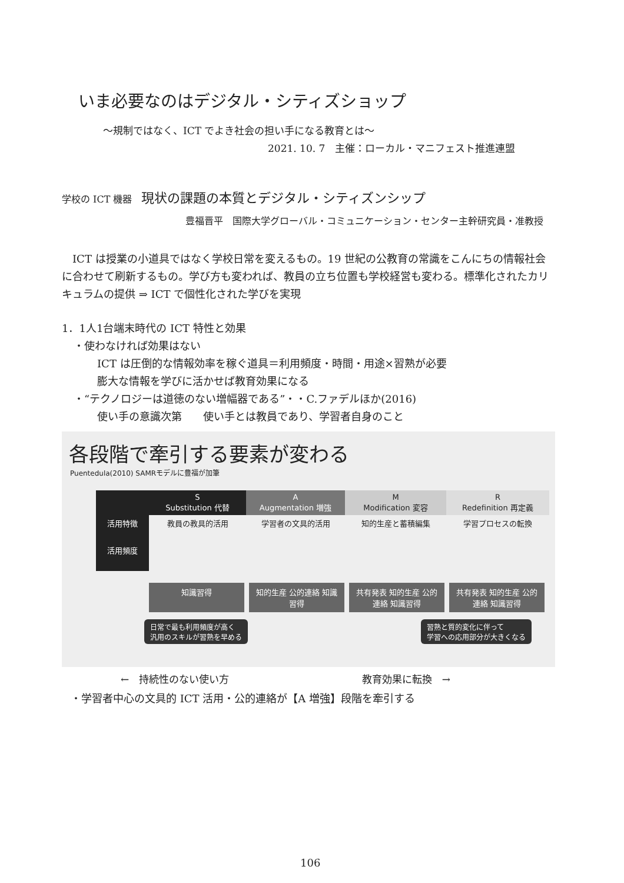いま必要なのはデジタル・シティズショップ
～規制ではなく、ICT でよき社会の担い手になる教育とは～
2021. 10. 7　主催：ローカル・マニフェスト推進連盟
学校の ICT 機器　現状の課題の本質とデジタル・シティズンシップ
豊福晋平　国際大学グローバル・コミュニケーション・センター主幹研究員・准教授
ICT は授業の小道具ではなく学校日常を変えるもの。19 世紀の公教育の常識をこんにちの情報社会に合わせて刷新するもの。学び方も変われば、教員の立ち位置も学校経営も変わる。標準化されたカリキュラムの提供 ⇒ ICT で個性化された学びを実現
1．1人1台端末時代の ICT 特性と効果
・使わなければ効果はない
ICT は圧倒的な情報効率を稼ぐ道具＝利用頻度・時間・用途×習熟が必要
膨大な情報を学びに活かせば教育効果になる
・“テクノロジーは道徳のない増幅器である”・・C.ファデルほか(2016)
使い手の意識次第　　使い手とは教員であり、学習者自身のこと
各段階で牽引する要素が変わる
Puentedula(2010) SAMRモデルに豊福が加筆
S
Substitution 代替
A
Augmentation 増強
M
Modification 変容
R
Redefinition 再定義
活用特徴
教員の教具的活用
学習者の文具的活用
知的生産と蓄積編集
学習プロセスの転換
活用頻度
知識習得 知的生産 公的連絡 知識習得
共有発表 知的生産 公的連絡 知識習得
共有発表 知的生産 公的連絡 知識習得
日常で最も利用頻度が高く
汎用のスキルが習熟を早める 習熟と質的変化に伴って
学習への応用部分が大きくなる
←　持続性のない使い方 教育効果に転換　→
・学習者中心の文具的 ICT 活用・公的連絡が【A 増強】段階を牽引する
106